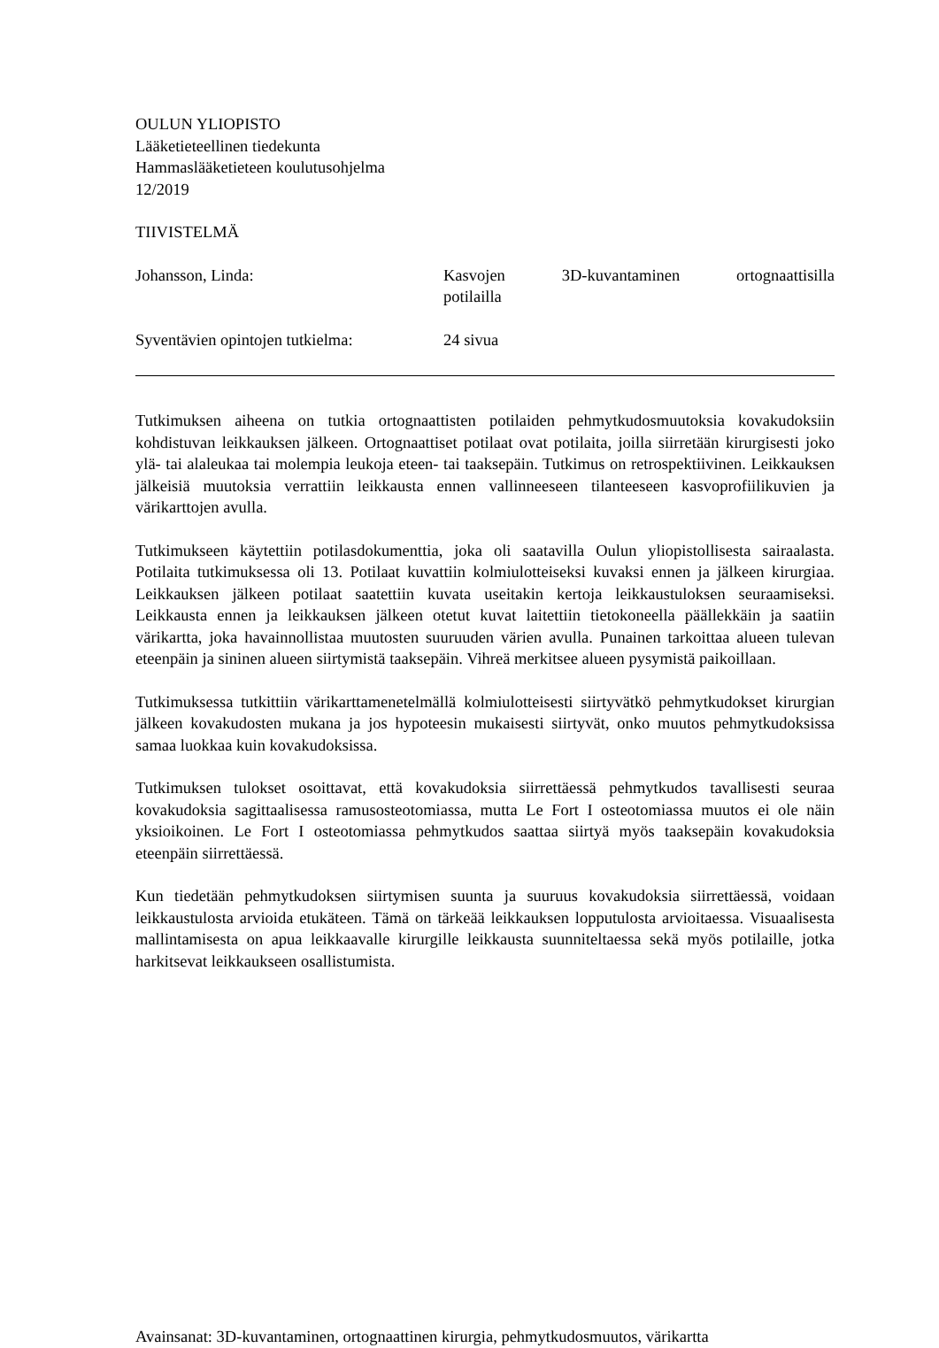OULUN YLIOPISTO
Lääketieteellinen tiedekunta
Hammaslääketieteen koulutusohjelma
12/2019
TIIVISTELMÄ
Johansson, Linda: Kasvojen 3D-kuvantaminen ortognaattisilla potilailla
Syventävien opintojen tutkielma:
24 sivua
Tutkimuksen aiheena on tutkia ortognaattisten potilaiden pehmytkudosmuutoksia kovakudoksiin kohdistuvan leikkauksen jälkeen. Ortognaattiset potilaat ovat potilaita, joilla siirretään kirurgisesti joko ylä- tai alaleukaa tai molempia leukoja eteen- tai taaksepäin. Tutkimus on retrospektiivinen. Leikkauksen jälkeisiä muutoksia verrattiin leikkausta ennen vallinneeseen tilanteeseen kasvoprofiilikuvien ja värikarttojen avulla.
Tutkimukseen käytettiin potilasdokumenttia, joka oli saatavilla Oulun yliopistollisesta sairaalasta. Potilaita tutkimuksessa oli 13. Potilaat kuvattiin kolmiulotteiseksi kuvaksi ennen ja jälkeen kirurgiaa. Leikkauksen jälkeen potilaat saatettiin kuvata useitakin kertoja leikkaustuloksen seuraamiseksi. Leikkausta ennen ja leikkauksen jälkeen otetut kuvat laitettiin tietokoneella päällekkäin ja saatiin värikartta, joka havainnollistaa muutosten suuruuden värien avulla. Punainen tarkoittaa alueen tulevan eteenpäin ja sininen alueen siirtymistä taaksepäin. Vihreä merkitsee alueen pysymistä paikoillaan.
Tutkimuksessa tutkittiin värikarttamenetelmällä kolmiulotteisesti siirtyvätkö pehmytkudokset kirurgian jälkeen kovakudosten mukana ja jos hypoteesin mukaisesti siirtyvät, onko muutos pehmytkudoksissa samaa luokkaa kuin kovakudoksissa.
Tutkimuksen tulokset osoittavat, että kovakudoksia siirrettäessä pehmytkudos tavallisesti seuraa kovakudoksia sagittaalisessa ramusosteotomiassa, mutta Le Fort I osteotomiassa muutos ei ole näin yksioikoinen. Le Fort I osteotomiassa pehmytkudos saattaa siirtyä myös taaksepäin kovakudoksia eteenpäin siirrettäessä.
Kun tiedetään pehmytkudoksen siirtymisen suunta ja suuruus kovakudoksia siirrettäessä, voidaan leikkaustulosta arvioida etukäteen. Tämä on tärkeää leikkauksen lopputulosta arvioitaessa. Visuaalisesta mallintamisesta on apua leikkaavalle kirurgille leikkausta suunniteltaessa sekä myös potilaille, jotka harkitsevat leikkaukseen osallistumista.
Avainsanat: 3D-kuvantaminen, ortognaattinen kirurgia, pehmytkudosmuutos, värikartta